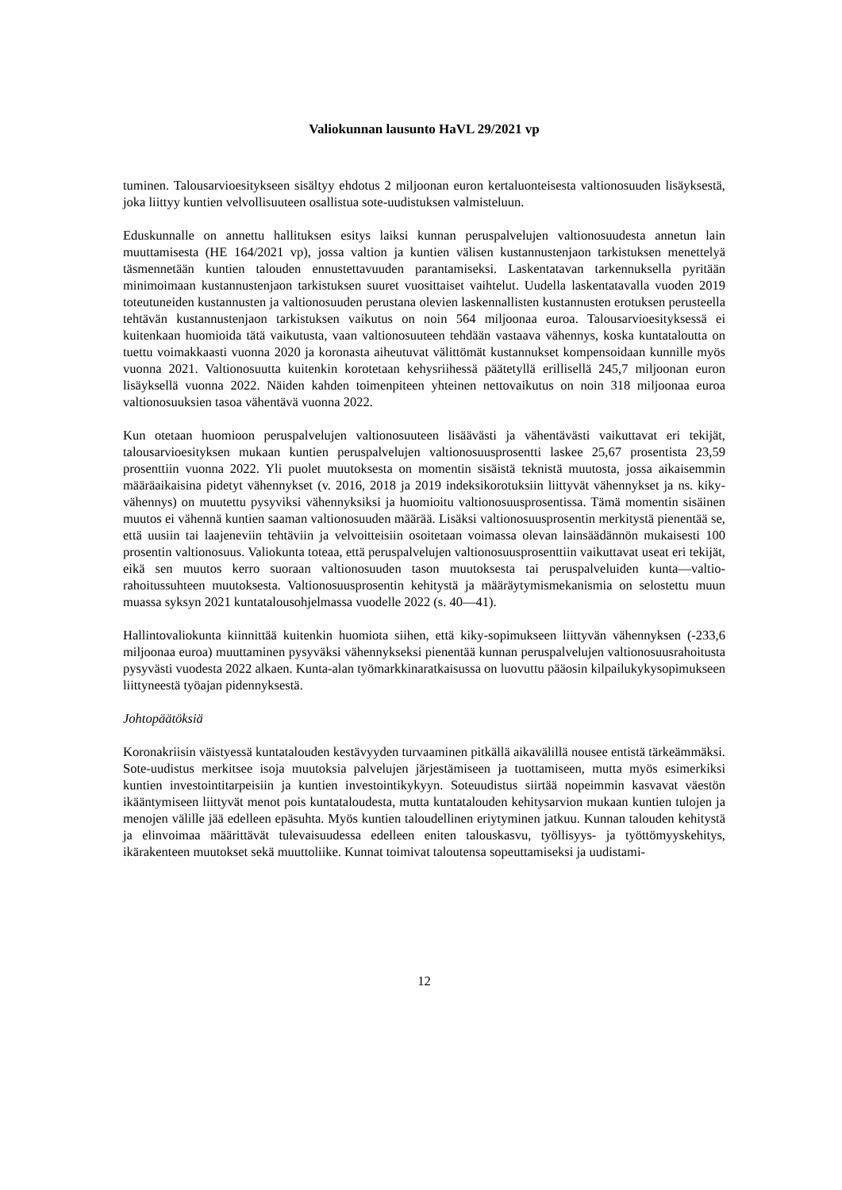Valiokunnan lausunto HaVL 29/2021 vp
tuminen. Talousarvioesitykseen sisältyy ehdotus 2 miljoonan euron kertaluonteisesta valtionosuuden lisäyksestä, joka liittyy kuntien velvollisuuteen osallistua sote-uudistuksen valmisteluun.
Eduskunnalle on annettu hallituksen esitys laiksi kunnan peruspalvelujen valtionosuudesta annetun lain muuttamisesta (HE 164/2021 vp), jossa valtion ja kuntien välisen kustannustenjaon tarkistuksen menettelyä täsmennetään kuntien talouden ennustettavuuden parantamiseksi. Laskentatavan tarkennuksella pyritään minimoimaan kustannustenjaon tarkistuksen suuret vuosittaiset vaihtelut. Uudella laskentatavalla vuoden 2019 toteutuneiden kustannusten ja valtionosuuden perustana olevien laskennallisten kustannusten erotuksen perusteella tehtävän kustannustenjaon tarkistuksen vaikutus on noin 564 miljoonaa euroa. Talousarvioesityksessä ei kuitenkaan huomioida tätä vaikutusta, vaan valtionosuuteen tehdään vastaava vähennys, koska kuntataloutta on tuettu voimakkaasti vuonna 2020 ja koronasta aiheutuvat välittömät kustannukset kompensoidaan kunnille myös vuonna 2021. Valtionosuutta kuitenkin korotetaan kehysriihessä päätetyllä erillisellä 245,7 miljoonan euron lisäyksellä vuonna 2022. Näiden kahden toimenpiteen yhteinen nettovaikutus on noin 318 miljoonaa euroa valtionosuuksien tasoa vähentävä vuonna 2022.
Kun otetaan huomioon peruspalvelujen valtionosuuteen lisäävästi ja vähentävästi vaikuttavat eri tekijät, talousarvioesityksen mukaan kuntien peruspalvelujen valtionosuusprosentti laskee 25,67 prosentista 23,59 prosenttiin vuonna 2022. Yli puolet muutoksesta on momentin sisäistä teknistä muutosta, jossa aikaisemmin määräaikaisina pidetyt vähennykset (v. 2016, 2018 ja 2019 indeksikorotuksiin liittyvät vähennykset ja ns. kiky-vähennys) on muutettu pysyviksi vähennyksiksi ja huomioitu valtionosuusprosentissa. Tämä momentin sisäinen muutos ei vähennä kuntien saaman valtionosuuden määrää. Lisäksi valtionosuusprosentin merkitystä pienentää se, että uusiin tai laajeneviin tehtäviin ja velvoitteisiin osoitetaan voimassa olevan lainsäädännön mukaisesti 100 prosentin valtionosuus. Valiokunta toteaa, että peruspalvelujen valtionosuusprosenttiin vaikuttavat useat eri tekijät, eikä sen muutos kerro suoraan valtionosuuden tason muutoksesta tai peruspalveluiden kunta—valtio-rahoitussuhteen muutoksesta. Valtionosuusprosentin kehitystä ja määräytymismekanismia on selostettu muun muassa syksyn 2021 kuntatalousohjelmassa vuodelle 2022 (s. 40—41).
Hallintovaliokunta kiinnittää kuitenkin huomiota siihen, että kiky-sopimukseen liittyvän vähennyksen (-233,6 miljoonaa euroa) muuttaminen pysyväksi vähennykseksi pienentää kunnan peruspalvelujen valtionosuusrahoitusta pysyvästi vuodesta 2022 alkaen. Kunta-alan työmarkkinaratkaisussa on luovuttu pääosin kilpailukykysopimukseen liittyneestä työajan pidennyksestä.
Johtopäätöksiä
Koronakriisin väistyessä kuntatalouden kestävyyden turvaaminen pitkällä aikavälillä nousee entistä tärkeämmäksi. Sote-uudistus merkitsee isoja muutoksia palvelujen järjestämiseen ja tuottamiseen, mutta myös esimerkiksi kuntien investointitarpeisiin ja kuntien investointikykyyn. Soteuudistus siirtää nopeimmin kasvavat väestön ikääntymiseen liittyvät menot pois kuntataloudesta, mutta kuntatalouden kehitysarvion mukaan kuntien tulojen ja menojen välille jää edelleen epäsuhta. Myös kuntien taloudellinen eriytyminen jatkuu. Kunnan talouden kehitystä ja elinvoimaa määrittävät tulevaisuudessa edelleen eniten talouskasvu, työllisyys- ja työttömyyskehitys, ikärakenteen muutokset sekä muuttoliike. Kunnat toimivat taloutensa sopeuttamiseksi ja uudistami-
12